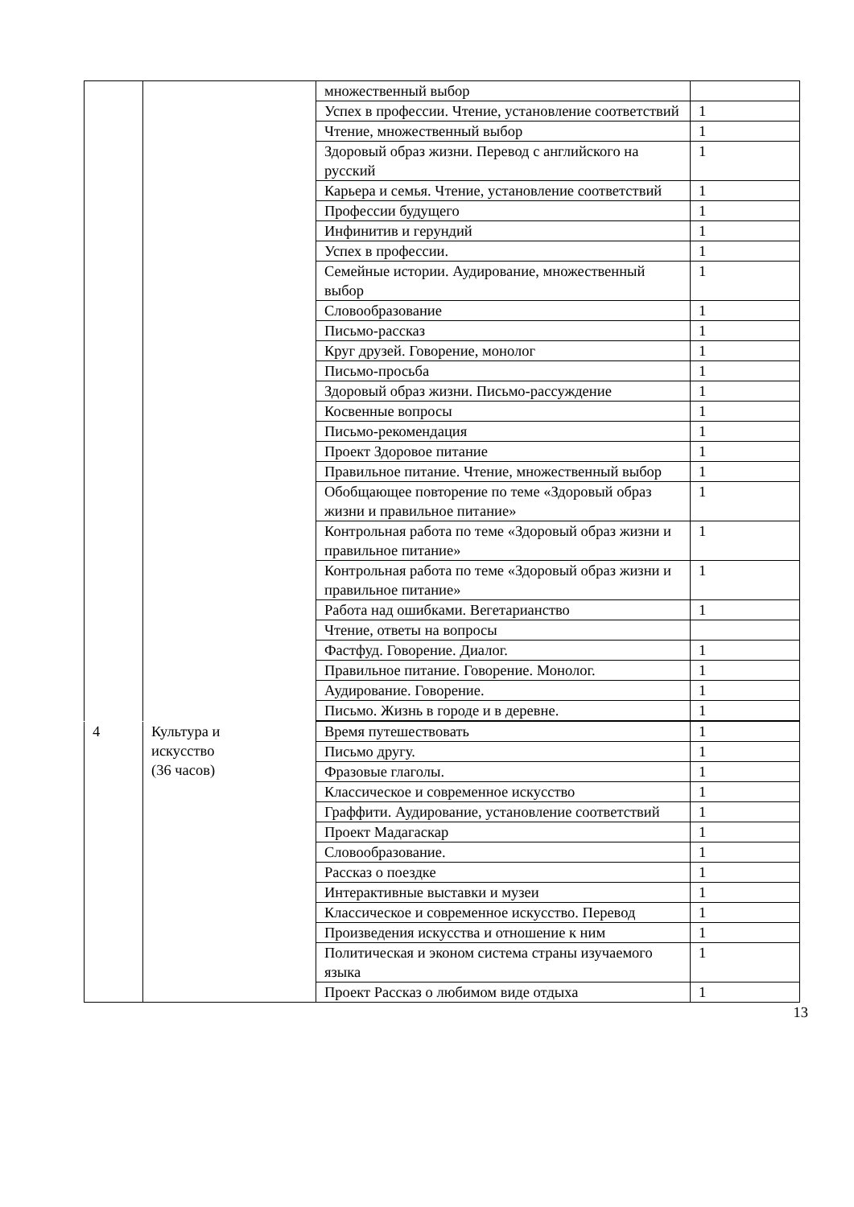| | | множественный выбор | |
| | | Успех в профессии. Чтение, установление соответствий | 1 |
| | | Чтение, множественный выбор | 1 |
| | | Здоровый образ жизни. Перевод с английского на русский | 1 |
| | | Карьера и семья. Чтение, установление соответствий | 1 |
| | | Профессии будущего | 1 |
| | | Инфинитив и герундий | 1 |
| | | Успех в профессии. | 1 |
| | | Семейные истории. Аудирование, множественный выбор | 1 |
| | | Словообразование | 1 |
| | | Письмо-рассказ | 1 |
| | | Круг друзей. Говорение, монолог | 1 |
| | | Письмо-просьба | 1 |
| | | Здоровый образ жизни. Письмо-рассуждение | 1 |
| | | Косвенные вопросы | 1 |
| | | Письмо-рекомендация | 1 |
| | | Проект Здоровое питание | 1 |
| | | Правильное питание. Чтение, множественный выбор | 1 |
| | | Обобщающее повторение по теме «Здоровый образ жизни и правильное питание» | 1 |
| | | Контрольная работа по теме «Здоровый образ жизни и правильное питание» | 1 |
| | | Контрольная работа по теме «Здоровый образ жизни и правильное питание» | 1 |
| | | Работа над ошибками. Вегетарианство | 1 |
| | | Чтение, ответы на вопросы | |
| | | Фастфуд. Говорение. Диалог. | 1 |
| | | Правильное питание. Говорение. Монолог. | 1 |
| | | Аудирование. Говорение. | 1 |
| | | Письмо. Жизнь в городе и в деревне. | 1 |
| 4 | Культура и искусство (36 часов) | Время путешествовать | 1 |
| | | Письмо другу. | 1 |
| | | Фразовые глаголы. | 1 |
| | | Классическое и современное искусство | 1 |
| | | Граффити. Аудирование, установление соответствий | 1 |
| | | Проект Мадагаскар | 1 |
| | | Словообразование. | 1 |
| | | Рассказ о поездке | 1 |
| | | Интерактивные выставки и музеи | 1 |
| | | Классическое и современное искусство. Перевод | 1 |
| | | Произведения искусства и отношение к ним | 1 |
| | | Политическая и эконом система страны изучаемого языка | 1 |
| | | Проект Рассказ о любимом виде отдыха | 1 |
13